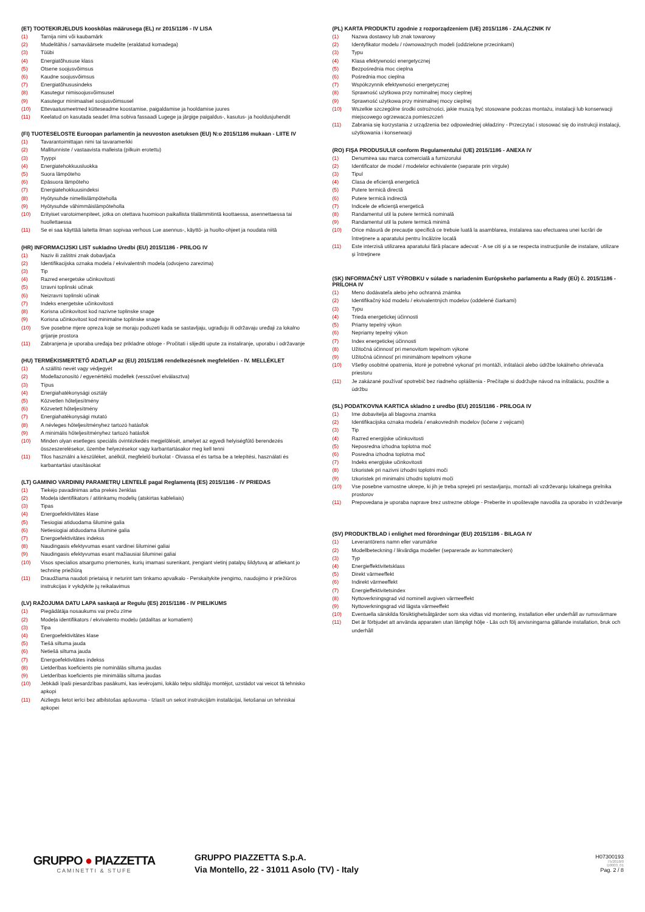(ET) TOOTEKIRJELDUS kooskõlas määrusega (EL) nr 2015/1186 - IV LISA
(1) Tarnija nimi või kaubamärk
(2) Mudelitähis / samaväärsete mudelite (eraldatud komadega)
(3) Tüübi
(4) Energiatõhususe klass
(5) Otsene soojusvõimsus
(6) Kaudne soojusvõimsus
(7) Energiatõhususindeks
(8) Kasutegur nimisoojusvõimsusel
(9) Kasutegur minimaalsel soojusvõimsusel
(10) Ettevaatusmeetmed kütteseadme koostamise, paigaldamise ja hooldamise juures
(11) Keelatud on kasutada seadet ilma sobiva fassaadi Lugege ja järgige paigaldus-, kasutus- ja hooldusjuhendit
(FI) TUOTESELOSTE Euroopan parlamentin ja neuvoston asetuksen (EU) N:o 2015/1186 mukaan - LIITE IV
(1) Tavarantoimittajan nimi tai tavaramerkki
(2) Mallitunniste / vastaavista malleista (pilkuin erotettu)
(3) Tyyppi
(4) Energiatehokkuusluokka
(5) Suora lämpöteho
(6) Epäsuora lämpöteho
(7) Energiatehokkuusindeksi
(8) Hyötysuhde nimellislämpöteholla
(9) Hyötysuhde vähimmäislämpöteholla
(10) Erityiset varotoimenpiteet, jotka on otettava huomioon paikallista tilalämmitintä koottaessa, asennettaessa tai huollettaessa
(11) Se ei saa käyttää laitetta ilman sopivaa verhous Lue asennus-, käyttö- ja huolto-ohjeet ja noudata niitä
(HR) INFORMACIJSKI LIST sukladno Uredbi (EU) 2015/1186 - PRILOG IV
(1) Naziv ili zaštitni znak dobavljača
(2) Identifikacijska oznaka modela / ekvivalentnih modela (odvojeno zarezima)
(3) Tip
(4) Razred energetske učinkovitosti
(5) Izravni toplinski učinak
(6) Neizravni toplinski učinak
(7) Indeks energetske učinkovitosti
(8) Korisna učinkovitost kod nazivne toplinske snage
(9) Korisna učinkovitost kod minimalne toplinske snage
(10) Sve posebne mjere opreza koje se moraju poduzeti kada se sastavljaju, ugrađuju ili održavaju uređaji za lokalno grijanje prostora
(11) Zabranjena je uporaba uređaja bez prikladne obloge - Pročitati i slijediti upute za instaliranje, uporabu i održavanje
(HU) TERMÉKISMERTETŐ ADATLAP az (EU) 2015/1186 rendelkezésnek megfelelően - IV. MELLÉKLET
(1) A szállító nevét vagy védjegyét
(2) Modellazonosító / egyenértékű modellek (vesszővel elválasztva)
(3) Típus
(4) Energiahatékonysági osztály
(5) Közvetlen hőteljesítmény
(6) Közvetett hőteljesítmény
(7) Energiahatékonysági mutató
(8) A névleges hőteljesítményhez tartozó hatásfok
(9) A minimális hőteljesítményhez tartozó hatásfok
(10) Minden olyan esetleges speciális óvintézkedés megjelölését, amelyet az egyedi helyiségfűtő berendezés összeszerelésekor, üzembe helyezésekor vagy karbantartásakor meg kell tenni
(11) Tilos használni a készüléket, anélkül, megfelelő burkolat - Olvassa el és tartsa be a telepítési, használati és karbantartási utasításokat
(LT) GAMINIO VARDINIŲ PARAMETRŲ LENTELĖ pagal Reglamentą (ES) 2015/1186 - IV PRIEDAS
(1) Tiekėjo pavadinimas arba prekės ženklas
(2) Modeļa identifikators / atitinkamų modelių (atskirtas kableliais)
(3) Tipas
(4) Energoefektivitātes klase
(5) Tiesiogiai atiduodama šiluminė galia
(6) Netiesiogiai atiduodama šiluminė galia
(7) Energoefektivitātes indekss
(8) Naudingasis efektyvumas esant vardinei šiluminei galiai
(9) Naudingasis efektyvumas esant mažiausiai šiluminei galiai
(10) Visos specialios atsargumo priemonės, kurių imamasi surenkant, įrengiant vietinį patalpų šildytuvą ar atliekant jo techninę priežiūrą
(11) Draudžiama naudoti prietaisą ir neturint tam tinkamo apvalkalo - Perskaitykite įrengimo, naudojimo ir priežiūros instrukcijas ir vykdykite jų reikalavimus
(LV) RAŽOJUMA DATU LAPA saskaņā ar Regulu (ES) 2015/1186 - IV PIELIKUMS
(1) Piegādātāja nosaukums vai preču zīme
(2) Modeļa identifikators / ekvivalento modeļu (atdalītas ar komatiem)
(3) Tipa
(4) Energoefektivitātes klase
(5) Tiešā siltuma jauda
(6) Netiešā siltuma jauda
(7) Energoefektivitātes indekss
(8) Lietderības koeficients pie nominālās siltuma jaudas
(9) Lietderības koeficients pie minimālās siltuma jaudas
(10) Jebkādi īpaši piesardzības pasākumi, kas ievērojami, lokālo telpu sildītāju montējot, uzstādot vai veicot tā tehnisko apkopi
(11) Aizliegts lietot ierīci bez atbilstošas apšuvuma - Izlasīt un sekot instrukcijām instalācijai, lietošanai un tehniskai apkopei
(PL) KARTA PRODUKTU zgodnie z rozporządzeniem (UE) 2015/1186 - ZAŁĄCZNIK IV
(1) Nazwa dostawcy lub znak towarowy
(2) Identyfikator modelu / równoważnych modeli (oddzielone przecinkami)
(3) Typu
(4) Klasa efektywności energetycznej
(5) Bezpośrednia moc cieplna
(6) Pośrednia moc cieplna
(7) Współczynnik efektywności energetycznej
(8) Sprawność użytkowa przy nominalnej mocy cieplnej
(9) Sprawność użytkowa przy minimalnej mocy cieplnej
(10) Wszelkie szczególne środki ostrożności, jakie muszą być stosowane podczas montażu, instalacji lub konserwacji miejscowego ogrzewacza pomieszczeń
(11) Zabrania się korzystania z urządzenia bez odpowiedniej okładziny - Przeczytać i stosować się do instrukcji instalacji, użytkowania i konserwacji
(RO) FIŞA PRODUSULUI conform Regulamentului (UE) 2015/1186 - ANEXA IV
(1) Denumirea sau marca comercială a furnizorului
(2) Identificator de model / modelelor echivalente (separate prin virgule)
(3) Tipul
(4) Clasa de eficienţă energetică
(5) Putere termică directă
(6) Putere termică indirectă
(7) Indicele de eficienţă energetică
(8) Randamentul util la putere termică nominală
(9) Randamentul util la putere termică minimă
(10) Orice măsură de precauţie specifică ce trebuie luată la asamblarea, instalarea sau efectuarea unei lucrări de întreţinere a aparatului pentru încălzire locală
(11) Este interzisă utilizarea aparatului fără placare adecvat - A se citi şi a se respecta instrucţiunile de instalare, utilizare şi întreţinere
(SK) INFORMAČNÝ LIST VÝROBKU v súlade s nariadením Európskeho parlamentu a Rady (EÚ) č. 2015/1186 - PRÍLOHA IV
(1) Meno dodávateľa alebo jeho ochranná známka
(2) Identifikačný kód modelu / ekvivalentných modelov (oddelené čiarkami)
(3) Typu
(4) Trieda energetickej účinnosti
(5) Priamy tepelný výkon
(6) Nepriamy tepelný výkon
(7) Index energetickej účinnosti
(8) Užitočná účinnosť pri menovitom tepelnom výkone
(9) Užitočná účinnosť pri minimálnom tepelnom výkone
(10) Všetky osobitné opatrenia, ktoré je potrebné vykonať pri montáži, inštalácii alebo údržbe lokálneho ohrievača priestoru
(11) Je zakázané používať spotrebič bez riadneho opláštenia - Prečítajte si dodržujte návod na inštaláciu, použitie a údržbu
(SL) PODATKOVNA KARTICA skladno z uredbo (EU) 2015/1186 - PRILOGA IV
(1) Ime dobavitelja ali blagovna znamka
(2) Identifikacijska oznaka modela / enakovrednih modelov (ločene z vejicami)
(3) Tip
(4) Razred energijske učinkovitosti
(5) Neposredna izhodna toplotna moč
(6) Posredna izhodna toplotna moč
(7) Indeks energijske učinkovitosti
(8) Izkoristek pri nazivni izhodni toplotni moči
(9) Izkoristek pri minimalni izhodni toplotni moči
(10) Vse posebne varnostne ukrepe, ki jih je treba sprejeti pri sestavljanju, montaži ali vzdrževanju lokalnega grelnika prostorov
(11) Prepovedana je uporaba naprave brez ustrezne obloge - Preberite in upoštevajte navodila za uporabo in vzdrževanje
(SV) PRODUKTBLAD i enlighet med förordningar (EU) 2015/1186 - BILAGA IV
(1) Leverantörens namn eller varumärke
(2) Modellbeteckning / likvärdiga modeller (separerade av kommatecken)
(3) Typ
(4) Energieffektivitetsklass
(5) Direkt värmeeffekt
(6) Indirekt värmeeffekt
(7) Energieffektivitetsindex
(8) Nyttoverkningsgrad vid nominell avgiven värmeeffekt
(9) Nyttoverkningsgrad vid lägsta värmeeffekt
(10) Eventuella särskilda försiktighetsåtgärder som ska vidtas vid montering, installation eller underhåll av rumsvärmare
(11) Det är förbjudet att använda apparaten utan lämpligt hölje - Läs och följ anvisningarna gällande installation, bruk och underhåll
GRUPPO ● PIAZZETTA
CAMINETTI & STUFE
GRUPPO PIAZZETTA S.p.A.
Via Montello, 22 - 31011 Asolo (TV) - Italy
H07300193
75/2018/0
D0003_01
Pag. 2 / 8